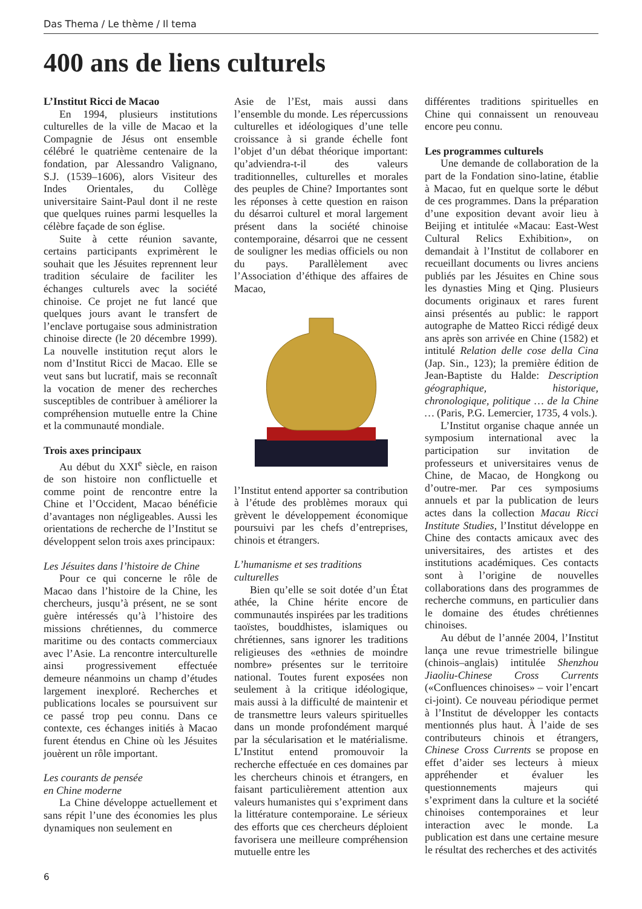Das Thema / Le thème / Il tema
400 ans de liens culturels
L’Institut Ricci de Macao
En 1994, plusieurs institutions culturelles de la ville de Macao et la Compagnie de Jésus ont ensemble célébré le quatrième centenaire de la fondation, par Alessandro Valignano, S.J. (1539–1606), alors Visiteur des Indes Orientales, du Collège universitaire Saint-Paul dont il ne reste que quelques ruines parmi lesquelles la célèbre façade de son église.
Suite à cette réunion savante, certains participants exprimèrent le souhait que les Jésuites reprennent leur tradition séculaire de faciliter les échanges culturels avec la société chinoise. Ce projet ne fut lancé que quelques jours avant le transfert de l’enclave portugaise sous administration chinoise directe (le 20 décembre 1999). La nouvelle institution reçut alors le nom d’Institut Ricci de Macao. Elle se veut sans but lucratif, mais se reconnaît la vocation de mener des recherches susceptibles de contribuer à améliorer la compréhension mutuelle entre la Chine et la communauté mondiale.
Trois axes principaux
Au début du XXI<sup>e</sup> siècle, en raison de son histoire non conflictuelle et comme point de rencontre entre la Chine et l’Occident, Macao bénéficie d’avantages non négligeables. Aussi les orientations de recherche de l’Institut se développent selon trois axes principaux:
Les Jésuites dans l’histoire de Chine
Pour ce qui concerne le rôle de Macao dans l’histoire de la Chine, les chercheurs, jusqu’à présent, ne se sont guère intéressés qu’à l’histoire des missions chrétiennes, du commerce maritime ou des contacts commerciaux avec l’Asie. La rencontre interculturelle ainsi progressivement effectuée demeure néanmoins un champ d’études largement inexploré. Recherches et publications locales se poursuivent sur ce passé trop peu connu. Dans ce contexte, ces échanges initiés à Macao furent étendus en Chine où les Jésuites jouèrent un rôle important.
Les courants de pensée
en Chine moderne
La Chine développe actuellement et sans répit l’une des économies les plus dynamiques non seulement en
Asie de l’Est, mais aussi dans l’ensemble du monde. Les répercussions culturelles et idéologiques d’une telle croissance à si grande échelle font l’objet d’un débat théorique important: qu’adviendra-t-il des valeurs traditionnelles, culturelles et morales des peuples de Chine? Importantes sont les réponses à cette question en raison du désarroi culturel et moral largement présent dans la société chinoise contemporaine, désarroi que ne cessent de souligner les medias officiels ou non du pays. Parallèlement avec l’Association d’éthique des affaires de Macao,
l’Institut entend apporter sa contribution à l’étude des problèmes moraux qui grèvent le développement économique poursuivi par les chefs d’entreprises, chinois et étrangers.
L’humanisme et ses traditions
culturelles
Bien qu’elle se soit dotée d’un État athée, la Chine hérite encore de communautés inspirées par les traditions taoïstes, bouddhistes, islamiques ou chrétiennes, sans ignorer les traditions religieuses des «ethnies de moindre nombre» présentes sur le territoire national. Toutes furent exposées non seulement à la critique idéologique, mais aussi à la difficulté de maintenir et de transmettre leurs valeurs spirituelles dans un monde profondément marqué par la sécularisation et le matérialisme. L’Institut entend promouvoir la recherche effectuée en ces domaines par les chercheurs chinois et étrangers, en faisant particulièrement attention aux valeurs humanistes qui s’expriment dans la littérature contemporaine. Le sérieux des efforts que ces chercheurs déploient favorisera une meilleure compréhension mutuelle entre les
différentes traditions spirituelles en Chine qui connaissent un renouveau encore peu connu.
Les programmes culturels
Une demande de collaboration de la part de la Fondation sino-latine, établie à Macao, fut en quelque sorte le début de ces programmes. Dans la préparation d’une exposition devant avoir lieu à Beijing et intitulée «Macau: East-West Cultural Relics Exhibition», on demandait à l’Institut de collaborer en recueillant documents ou livres anciens publiés par les Jésuites en Chine sous les dynasties Ming et Qing. Plusieurs documents originaux et rares furent ainsi présentés au public: le rapport autographe de Matteo Ricci rédigé deux ans après son arrivée en Chine (1582) et intitulé Relation delle cose della Cina (Jap. Sin., 123); la première édition de Jean-Baptiste du Halde: Description géographique, historique, chronologique, politique … de la Chine … (Paris, P.G. Lemercier, 1735, 4 vols.).
L’Institut organise chaque année un symposium international avec la participation sur invitation de professeurs et universitaires venus de Chine, de Macao, de Hongkong ou d’outre-mer. Par ces symposiums annuels et par la publication de leurs actes dans la collection Macau Ricci Institute Studies, l’Institut développe en Chine des contacts amicaux avec des universitaires, des artistes et des institutions académiques. Ces contacts sont à l’origine de nouvelles collaborations dans des programmes de recherche communs, en particulier dans le domaine des études chrétiennes chinoises.
Au début de l’année 2004, l’Institut lança une revue trimestrielle bilingue (chinois–anglais) intitulée Shenzhou Jiaoliu-Chinese Cross Currents («Confluences chinoises» – voir l’encart ci-joint). Ce nouveau périodique permet à l’Institut de développer les contacts mentionnés plus haut. À l’aide de ses contributeurs chinois et étrangers, Chinese Cross Currents se propose en effet d’aider ses lecteurs à mieux appréhender et évaluer les questionnements majeurs qui s’expriment dans la culture et la société chinoises contemporaines et leur interaction avec le monde. La publication est dans une certaine mesure le résultat des recherches et des activités
6